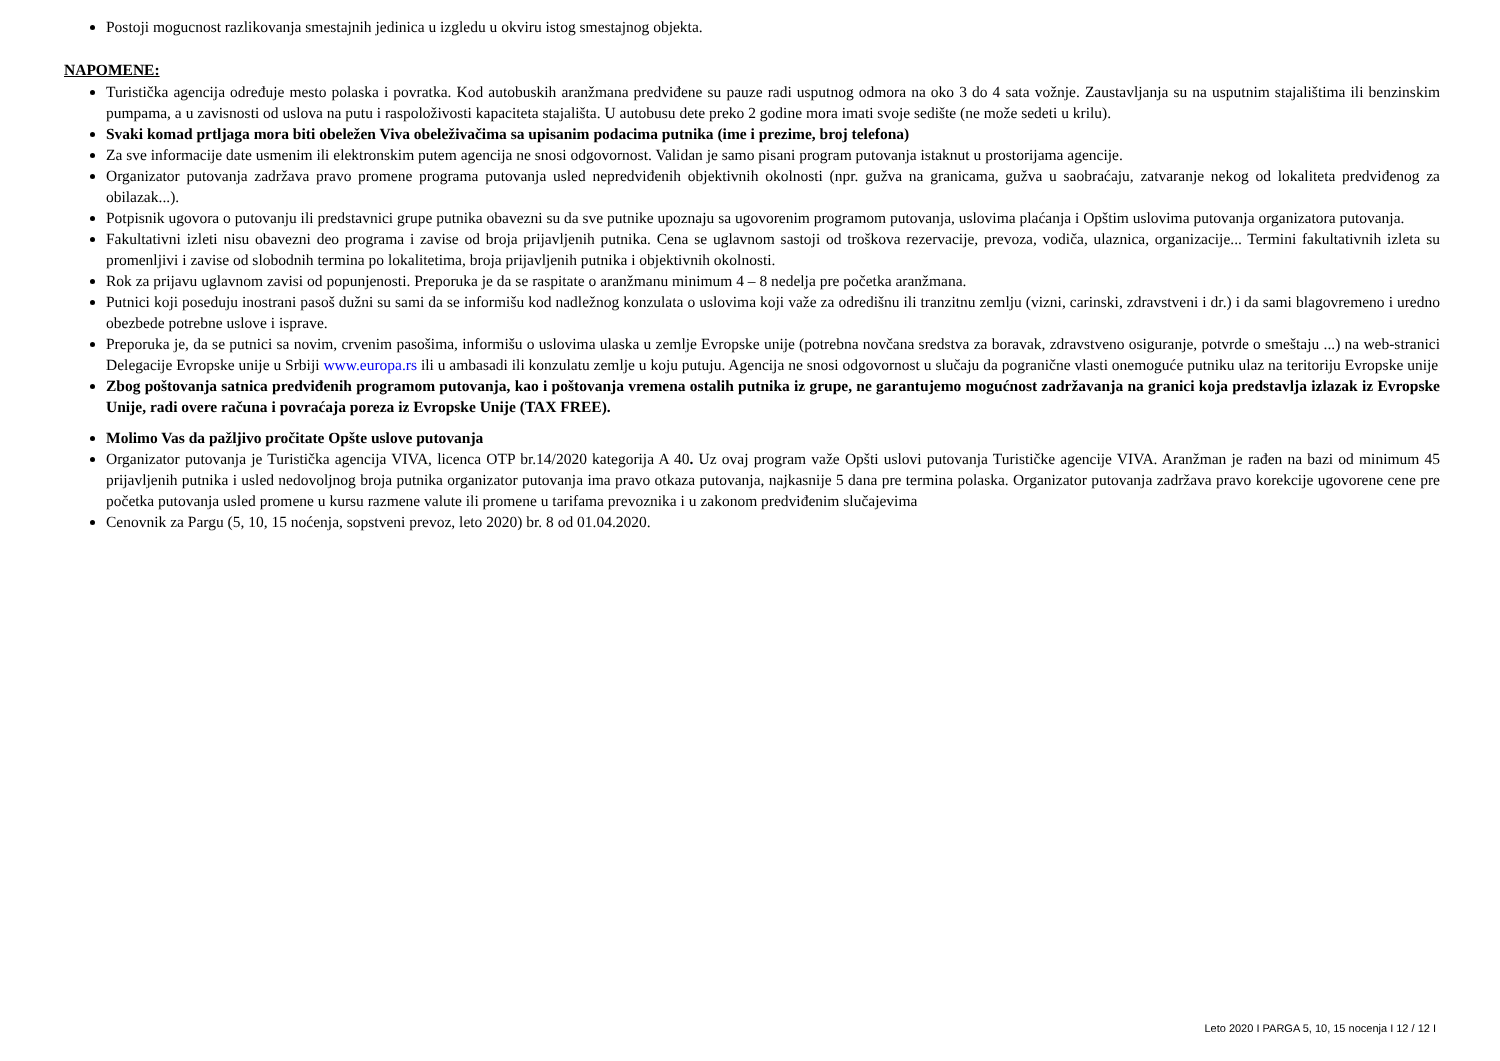Postoji mogucnost razlikovanja smestajnih jedinica u izgledu u okviru istog smestajnog objekta.
NAPOMENE:
Turistička agencija određuje mesto polaska i povratka. Kod autobuskih aranžmana predviđene su pauze radi usputnog odmora na oko 3 do 4 sata vožnje. Zaustavljanja su na usputnim stajalištima ili benzinskim pumpama, a u zavisnosti od uslova na putu i raspoloživosti kapaciteta stajališta. U autobusu dete preko 2 godine mora imati svoje sedište (ne može sedeti u krilu).
Svaki komad prtljaga mora biti obeležen Viva obeleživačima sa upisanim podacima putnika (ime i prezime, broj telefona)
Za sve informacije date usmenim ili elektronskim putem agencija ne snosi odgovornost. Validan je samo pisani program putovanja istaknut u prostorijama agencije.
Organizator putovanja zadržava pravo promene programa putovanja usled nepredviđenih objektivnih okolnosti (npr. gužva na granicama, gužva u saobraćaju, zatvaranje nekog od lokaliteta predviđenog za obilazak...).
Potpisnik ugovora o putovanju ili predstavnici grupe putnika obavezni su da sve putnike upoznaju sa ugovorenim programom putovanja, uslovima plaćanja i Opštim uslovima putovanja organizatora putovanja.
Fakultativni izleti nisu obavezni deo programa i zavise od broja prijavljenih putnika. Cena se uglavnom sastoji od troškova rezervacije, prevoza, vodiča, ulaznica, organizacije... Termini fakultativnih izleta su promenljivi i zavise od slobodnih termina po lokalitetima, broja prijavljenih putnika i objektivnih okolnosti.
Rok za prijavu uglavnom zavisi od popunjenosti. Preporuka je da se raspitate o aranžmanu minimum 4 – 8 nedelja pre početka aranžmana.
Putnici koji poseduju inostrani pasoš dužni su sami da se informišu kod nadležnog konzulata o uslovima koji važe za odredišnu ili tranzitnu zemlju (vizni, carinski, zdravstveni i dr.) i da sami blagovremeno i uredno obezbede potrebne uslove i isprave.
Preporuka je, da se putnici sa novim, crvenim pasošima, informišu o uslovima ulaska u zemlje Evropske unije (potrebna novčana sredstva za boravak, zdravstveno osiguranje, potvrde o smeštaju ...) na web-stranici Delegacije Evropske unije u Srbiji www.europa.rs ili u ambasadi ili konzulatu zemlje u koju putuju. Agencija ne snosi odgovornost u slučaju da pogranične vlasti onemoguće putniku ulaz na teritoriju Evropske unije
Zbog poštovanja satnica predviđenih programom putovanja, kao i poštovanja vremena ostalih putnika iz grupe, ne garantujemo mogućnost zadržavanja na granici koja predstavlja izlazak iz Evropske Unije, radi overe računa i povraćaja poreza iz Evropske Unije (TAX FREE).
Molimo Vas da pažljivo pročitate Opšte uslove putovanja
Organizator putovanja je Turistička agencija VIVA, licenca OTP br.14/2020 kategorija A 40. Uz ovaj program važe Opšti uslovi putovanja Turističke agencije VIVA. Aranžman je rađen na bazi od minimum 45 prijavljenih putnika i usled nedovoljnog broja putnika organizator putovanja ima pravo otkaza putovanja, najkasnije 5 dana pre termina polaska. Organizator putovanja zadržava pravo korekcije ugovorene cene pre početka putovanja usled promene u kursu razmene valute ili promene u tarifama prevoznika i u zakonom predviđenim slučajevima
Cenovnik za Pargu (5, 10, 15 noćenja, sopstveni prevoz, leto 2020) br. 8 od 01.04.2020.
Leto 2020 I PARGA 5, 10, 15 nocenja I 12 / 12 I